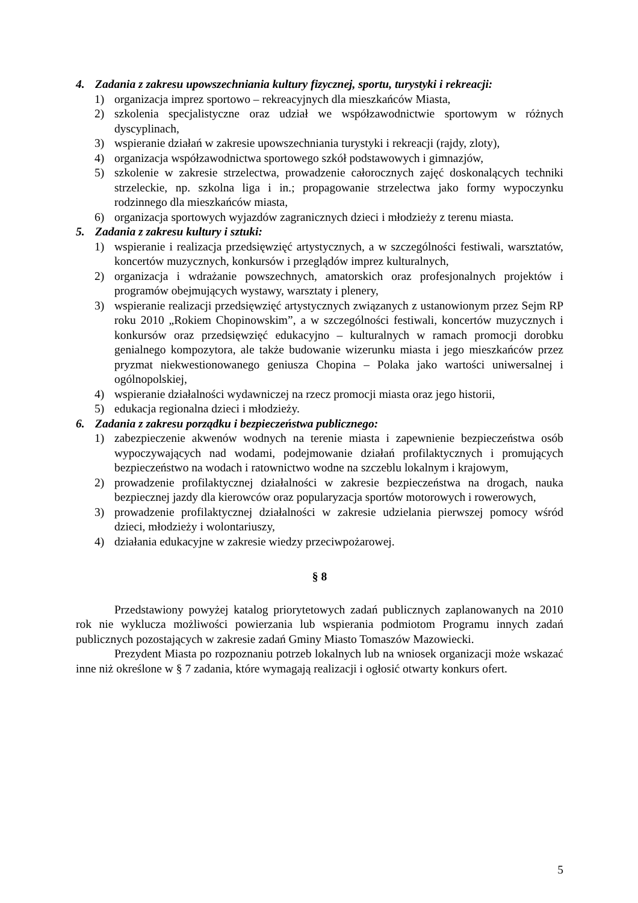4. Zadania z zakresu upowszechniania kultury fizycznej, sportu, turystyki i rekreacji:
1) organizacja imprez sportowo – rekreacyjnych dla mieszkańców Miasta,
2) szkolenia specjalistyczne oraz udział we współzawodnictwie sportowym w różnych dyscyplinach,
3) wspieranie działań w zakresie upowszechniania turystyki i rekreacji (rajdy, zloty),
4) organizacja współzawodnictwa sportowego szkół podstawowych i gimnazjów,
5) szkolenie w zakresie strzelectwa, prowadzenie całorocznych zajęć doskonalących techniki strzeleckie, np. szkolna liga i in.; propagowanie strzelectwa jako formy wypoczynku rodzinnego dla mieszkańców miasta,
6) organizacja sportowych wyjazdów zagranicznych dzieci i młodzieży z terenu miasta.
5. Zadania z zakresu kultury i sztuki:
1) wspieranie i realizacja przedsięwzięć artystycznych, a w szczególności festiwali, warsztatów, koncertów muzycznych, konkursów i przeglądów imprez kulturalnych,
2) organizacja i wdrażanie powszechnych, amatorskich oraz profesjonalnych projektów i programów obejmujących wystawy, warsztaty i plenery,
3) wspieranie realizacji przedsięwzięć artystycznych związanych z ustanowionym przez Sejm RP roku 2010 „Rokiem Chopinowskim”, a w szczególności festiwali, koncertów muzycznych i konkursów oraz przedsięwzięć edukacyjno – kulturalnych w ramach promocji dorobku genialnego kompozytora, ale także budowanie wizerunku miasta i jego mieszkańców przez pryzmat niekwestionowanego geniusza Chopina – Polaka jako wartości uniwersalnej i ogólnopolskiej,
4) wspieranie działalności wydawniczej na rzecz promocji miasta oraz jego historii,
5) edukacja regionalna dzieci i młodzieży.
6. Zadania z zakresu porządku i bezpieczeństwa publicznego:
1) zabezpieczenie akwenów wodnych na terenie miasta i zapewnienie bezpieczeństwa osób wypoczywających nad wodami, podejmowanie działań profilaktycznych i promujących bezpieczeństwo na wodach i ratownictwo wodne na szczeblu lokalnym i krajowym,
2) prowadzenie profilaktycznej działalności w zakresie bezpieczeństwa na drogach, nauka bezpiecznej jazdy dla kierowców oraz popularyzacja sportów motorowych i rowerowych,
3) prowadzenie profilaktycznej działalności w zakresie udzielania pierwszej pomocy wśród dzieci, młodzieży i wolontariuszy,
4) działania edukacyjne w zakresie wiedzy przeciwpożarowej.
§ 8
Przedstawiony powyżej katalog priorytetowych zadań publicznych zaplanowanych na 2010 rok nie wyklucza możliwości powierzania lub wspierania podmiotom Programu innych zadań publicznych pozostających w zakresie zadań Gminy Miasto Tomaszów Mazowiecki.
Prezydent Miasta po rozpoznaniu potrzeb lokalnych lub na wniosek organizacji może wskazać inne niż określone w § 7 zadania, które wymagają realizacji i ogłosić otwarty konkurs ofert.
5